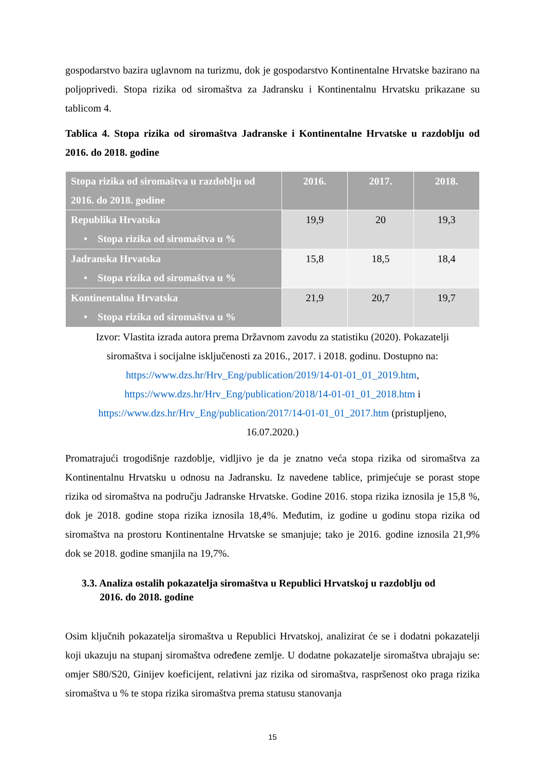gospodarstvo bazira uglavnom na turizmu, dok je gospodarstvo Kontinentalne Hrvatske bazirano na poljoprivedi. Stopa rizika od siromaštva za Jadransku i Kontinentalnu Hrvatsku prikazane su tablicom 4.
Tablica 4. Stopa rizika od siromaštva Jadranske i Kontinentalne Hrvatske u razdoblju od 2016. do 2018. godine
| Stopa rizika od siromaštva u razdoblju od 2016. do 2018. godine | 2016. | 2017. | 2018. |
| --- | --- | --- | --- |
| Republika Hrvatska • Stopa rizika od siromaštva u % | 19,9 | 20 | 19,3 |
| Jadranska Hrvatska • Stopa rizika od siromaštva u % | 15,8 | 18,5 | 18,4 |
| Kontinentalna Hrvatska • Stopa rizika od siromaštva u % | 21,9 | 20,7 | 19,7 |
Izvor: Vlastita izrada autora prema Državnom zavodu za statistiku (2020). Pokazatelji siromaštva i socijalne isključenosti za 2016., 2017. i 2018. godinu. Dostupno na: https://www.dzs.hr/Hrv_Eng/publication/2019/14-01-01_01_2019.htm, https://www.dzs.hr/Hrv_Eng/publication/2018/14-01-01_01_2018.htm i https://www.dzs.hr/Hrv_Eng/publication/2017/14-01-01_01_2017.htm (pristupljeno, 16.07.2020.)
Promatrajući trogodišnje razdoblje, vidljivo je da je znatno veća stopa rizika od siromaštva za Kontinentalnu Hrvatsku u odnosu na Jadransku. Iz navedene tablice, primjećuje se porast stope rizika od siromaštva na području Jadranske Hrvatske. Godine 2016. stopa rizika iznosila je 15,8 %, dok je 2018. godine stopa rizika iznosila 18,4%. Međutim, iz godine u godinu stopa rizika od siromaštva na prostoru Kontinentalne Hrvatske se smanjuje; tako je 2016. godine iznosila 21,9% dok se 2018. godine smanjila na 19,7%.
3.3. Analiza ostalih pokazatelja siromaštva u Republici Hrvatskoj u razdoblju od
2016. do 2018. godine
Osim ključnih pokazatelja siromaštva u Republici Hrvatskoj, analizirat će se i dodatni pokazatelji koji ukazuju na stupanj siromaštva određene zemlje. U dodatne pokazatelje siromaštva ubrajaju se: omjer S80/S20, Ginijev koeficijent, relativni jaz rizika od siromaštva, raspršenost oko praga rizika siromaštva u % te stopa rizika siromaštva prema statusu stanovanja
15